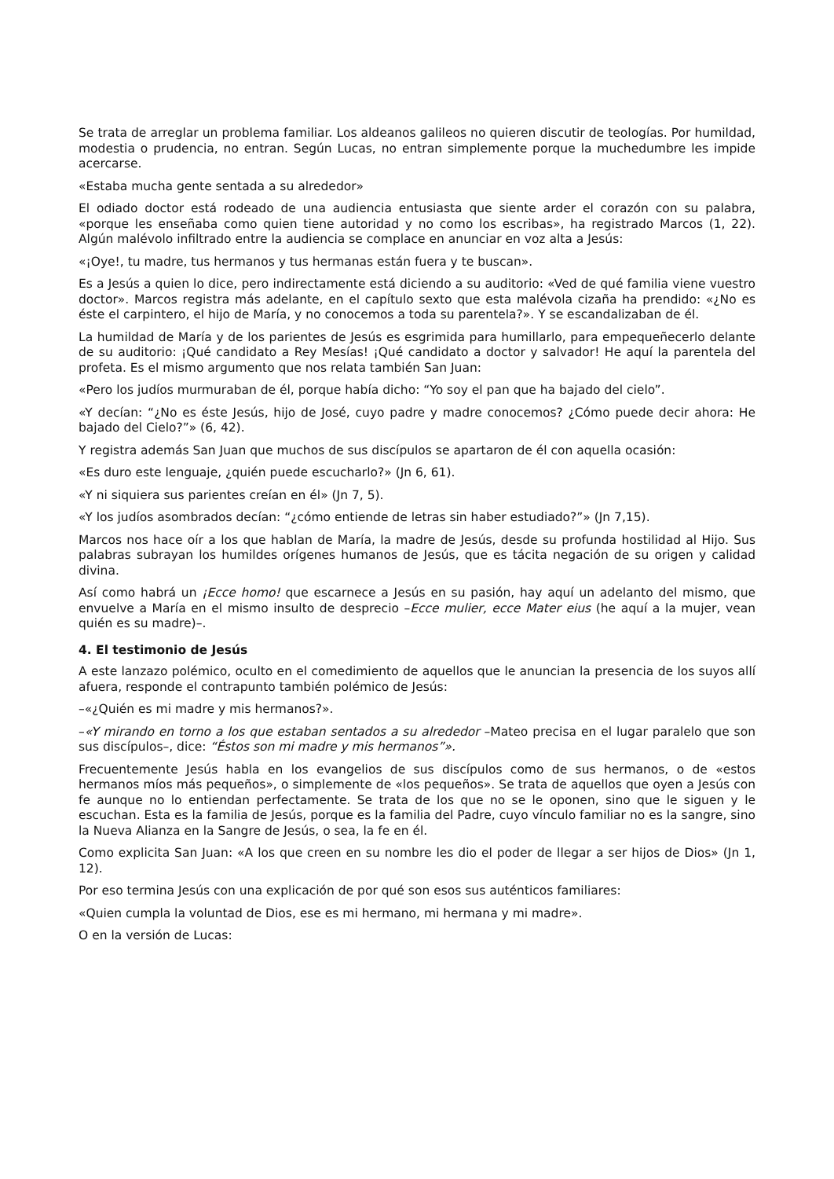Se trata de arreglar un problema familiar. Los aldeanos galileos no quieren discutir de teologías. Por humildad, modestia o prudencia, no entran. Según Lucas, no entran simplemente porque la muchedumbre les impide acercarse.
«Estaba mucha gente sentada a su alrededor»
El odiado doctor está rodeado de una audiencia entusiasta que siente arder el corazón con su palabra, «porque les enseñaba como quien tiene autoridad y no como los escribas», ha registrado Marcos (1, 22). Algún malévolo infiltrado entre la audiencia se complace en anunciar en voz alta a Jesús:
«¡Oye!, tu madre, tus hermanos y tus hermanas están fuera y te buscan».
Es a Jesús a quien lo dice, pero indirectamente está diciendo a su auditorio: «Ved de qué familia viene vuestro doctor». Marcos registra más adelante, en el capítulo sexto que esta malévola cizaña ha prendido: «¿No es éste el carpintero, el hijo de María, y no conocemos a toda su parentela?». Y se escandalizaban de él.
La humildad de María y de los parientes de Jesús es esgrimida para humillarlo, para empequeñecerlo delante de su auditorio: ¡Qué candidato a Rey Mesías! ¡Qué candidato a doctor y salvador! He aquí la parentela del profeta. Es el mismo argumento que nos relata también San Juan:
«Pero los judíos murmuraban de él, porque había dicho: “Yo soy el pan que ha bajado del cielo”.
«Y decían: “¿No es éste Jesús, hijo de José, cuyo padre y madre conocemos? ¿Cómo puede decir ahora: He bajado del Cielo?”» (6, 42).
Y registra además San Juan que muchos de sus discípulos se apartaron de él con aquella ocasión:
«Es duro este lenguaje, ¿quién puede escucharlo?» (Jn 6, 61).
«Y ni siquiera sus parientes creían en él» (Jn 7, 5).
«Y los judíos asombrados decían: “¿cómo entiende de letras sin haber estudiado?”» (Jn 7,15).
Marcos nos hace oír a los que hablan de María, la madre de Jesús, desde su profunda hostilidad al Hijo. Sus palabras subrayan los humildes orígenes humanos de Jesús, que es tácita negación de su origen y calidad divina.
Así como habrá un ¡Ecce homo! que escarnece a Jesús en su pasión, hay aquí un adelanto del mismo, que envuelve a María en el mismo insulto de desprecio –Ecce mulier, ecce Mater eius (he aquí a la mujer, vean quién es su madre)–.
4. El testimonio de Jesús
A este lanzazo polémico, oculto en el comedimiento de aquellos que le anuncian la presencia de los suyos allí afuera, responde el contrapunto también polémico de Jesús:
–«¿Quién es mi madre y mis hermanos?».
–«Y mirando en torno a los que estaban sentados a su alrededor –Mateo precisa en el lugar paralelo que son sus discípulos–, dice: “Éstos son mi madre y mis hermanos”».
Frecuentemente Jesús habla en los evangelios de sus discípulos como de sus hermanos, o de «estos hermanos míos más pequeños», o simplemente de «los pequeños». Se trata de aquellos que oyen a Jesús con fe aunque no lo entiendan perfectamente. Se trata de los que no se le oponen, sino que le siguen y le escuchan. Esta es la familia de Jesús, porque es la familia del Padre, cuyo vínculo familiar no es la sangre, sino la Nueva Alianza en la Sangre de Jesús, o sea, la fe en él.
Como explicita San Juan: «A los que creen en su nombre les dio el poder de llegar a ser hijos de Dios» (Jn 1, 12).
Por eso termina Jesús con una explicación de por qué son esos sus auténticos familiares:
«Quien cumpla la voluntad de Dios, ese es mi hermano, mi hermana y mi madre».
O en la versión de Lucas: